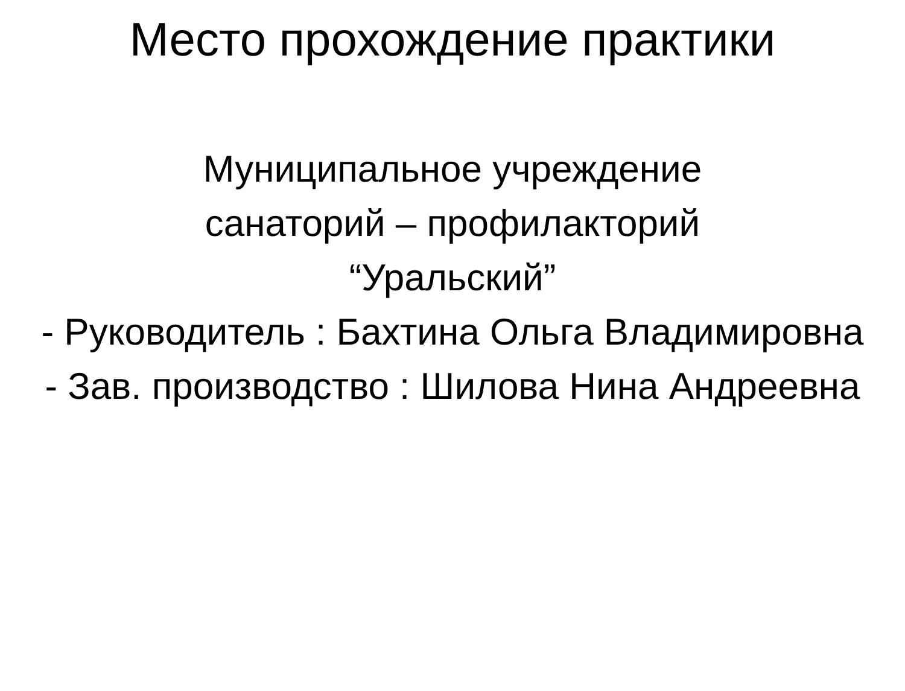Место прохождение практики
Муниципальное учреждение
санаторий – профилакторий
“Уральский”
- Руководитель : Бахтина Ольга Владимировна
- Зав. производство : Шилова Нина Андреевна